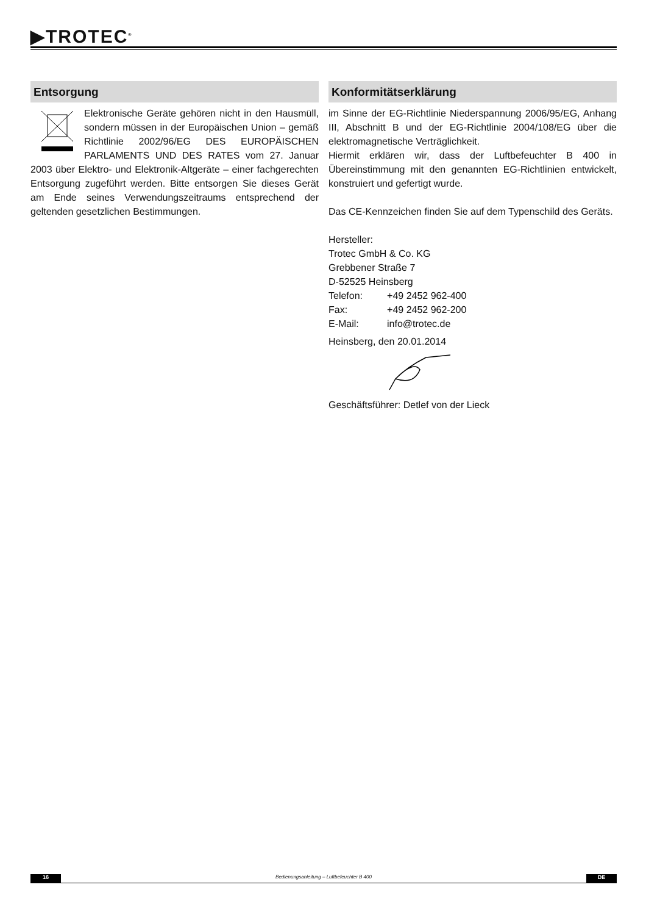▶TROTEC<sup>®</sup>
Entsorgung
Elektronische Geräte gehören nicht in den Hausmüll, sondern müssen in der Europäischen Union – gemäß Richtlinie 2002/96/EG DES EUROPÄISCHEN PARLAMENTS UND DES RATES vom 27. Januar 2003 über Elektro- und Elektronik-Altgeräte – einer fachgerechten Entsorgung zugeführt werden. Bitte entsorgen Sie dieses Gerät am Ende seines Verwendungszeitraums entsprechend der geltenden gesetzlichen Bestimmungen.
Konformitätserklärung
im Sinne der EG-Richtlinie Niederspannung 2006/95/EG, Anhang III, Abschnitt B und der EG-Richtlinie 2004/108/EG über die elektromagnetische Verträglichkeit.
Hiermit erklären wir, dass der Luftbefeuchter B 400 in Übereinstimmung mit den genannten EG-Richtlinien entwickelt, konstruiert und gefertigt wurde.
Das CE-Kennzeichen finden Sie auf dem Typenschild des Geräts.
Hersteller:
Trotec GmbH & Co. KG
Grebbener Straße 7
D-52525 Heinsberg
| Telefon: | +49 2452 962-400 |
| Fax: | +49 2452 962-200 |
| E-Mail: | info@trotec.de |
Heinsberg, den 20.01.2014
Geschäftsführer: Detlef von der Lieck
16 Bedienungsanleitung – Luftbefeuchter B 400 DE